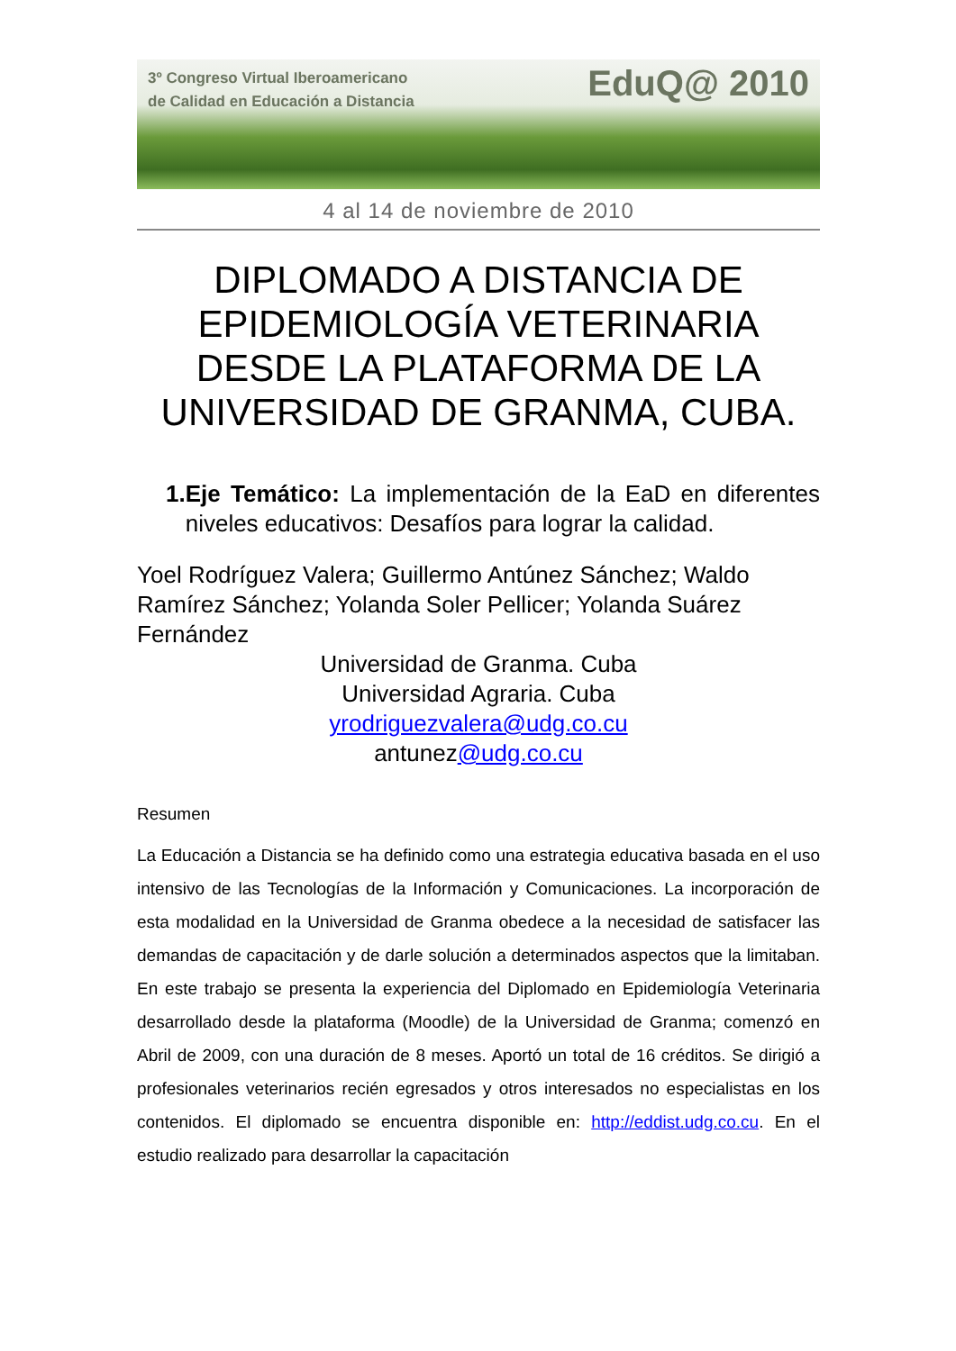3º Congreso Virtual Iberoamericano
de Calidad en Educación a Distancia
EduQ@ 2010
4 al 14 de noviembre de 2010
DIPLOMADO A DISTANCIA DE EPIDEMIOLOGÍA VETERINARIA DESDE LA PLATAFORMA DE LA UNIVERSIDAD DE GRANMA, CUBA.
1. Eje Temático: La implementación de la EaD en diferentes niveles educativos: Desafíos para lograr la calidad.
Yoel Rodríguez Valera; Guillermo Antúnez Sánchez; Waldo Ramírez Sánchez; Yolanda Soler Pellicer; Yolanda Suárez Fernández
Universidad de Granma. Cuba
Universidad Agraria. Cuba
yrodriguezvalera@udg.co.cu
antunez@udg.co.cu
Resumen
La Educación a Distancia se ha definido como una estrategia educativa basada en el uso intensivo de las Tecnologías de la Información y Comunicaciones. La incorporación de esta modalidad en la Universidad de Granma obedece a la necesidad de satisfacer las demandas de capacitación y de darle solución a determinados aspectos que la limitaban. En este trabajo se presenta la experiencia del Diplomado en Epidemiología Veterinaria desarrollado desde la plataforma (Moodle) de la Universidad de Granma; comenzó en Abril de 2009, con una duración de 8 meses. Aportó un total de 16 créditos. Se dirigió a profesionales veterinarios recién egresados y otros interesados no especialistas en los contenidos. El diplomado se encuentra disponible en: http://eddist.udg.co.cu. En el estudio realizado para desarrollar la capacitación